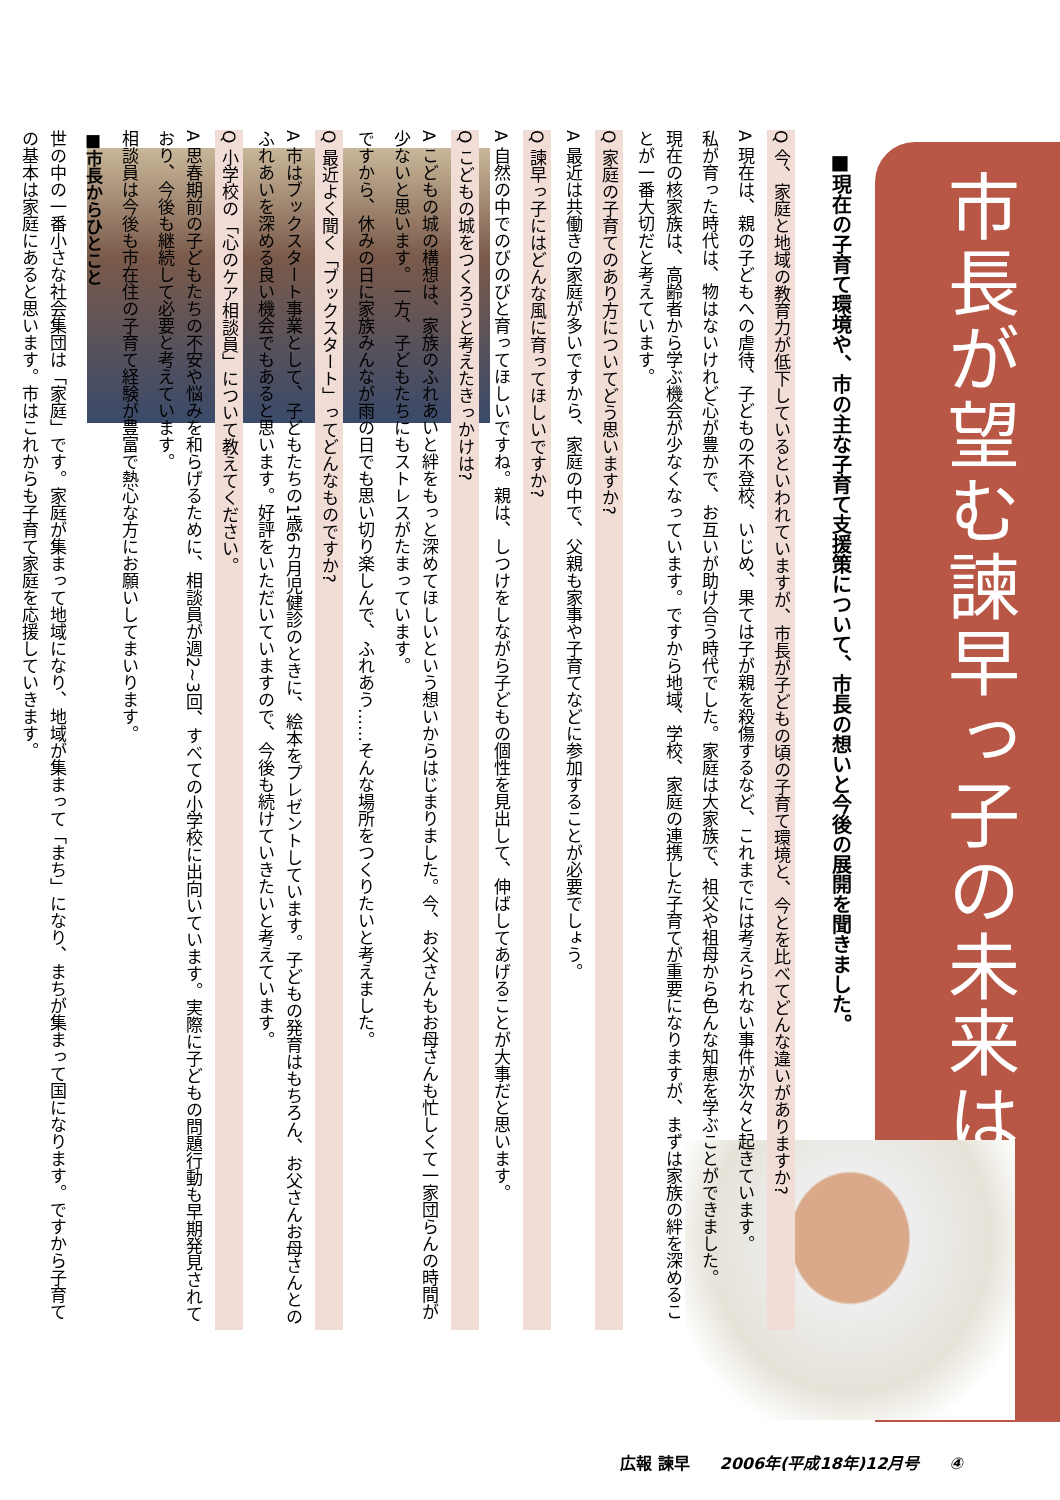市長が望む諫早っ子の未来は・・・
■現在の子育て環境や、市の主な子育て支援策について、市長の想いと今後の展開を聞きました。
Q 今、家庭と地域の教育力が低下しているといわれていますが、市長が子どもの頃の子育て環境と、今とを比べてどんな違いがありますか?
A 現在は、親の子どもへの虐待、子どもの不登校、いじめ、果ては子が親を殺傷するなど、これまでには考えられない事件が次々と起きています。
私が育った時代は、物はないけれど心が豊かで、お互いが助け合う時代でした。家庭は大家族で、祖父や祖母から色んな知恵を学ぶことができました。
現在の核家族は、高齢者から学ぶ機会が少なくなっています。ですから地域、学校、家庭の連携した子育てが重要になりますが、まずは家族の絆を深めることが一番大切だと考えています。
Q 家庭の子育てのあり方についてどう思いますか?
A 最近は共働きの家庭が多いですから、家庭の中で、父親も家事や子育てなどに参加することが必要でしょう。
Q 諫早っ子にはどんな風に育ってほしいですか?
A 自然の中でのびのびと育ってほしいですね。親は、しつけをしながら子どもの個性を見出して、伸ばしてあげることが大事だと思います。
Q こどもの城をつくろうと考えたきっかけは?
A こどもの城の構想は、家族のふれあいと絆をもっと深めてほしいという想いからはじまりました。今、お父さんもお母さんも忙しくて一家団らんの時間が少ないと思います。一方、子どもたちにもストレスがたまっています。
ですから、休みの日に家族みんなが雨の日でも思い切り楽しんで、ふれあう……そんな場所をつくりたいと考えました。
Q 最近よく聞く「ブックスタート」ってどんなものですか?
A 市はブックスタート事業として、子どもたちの1歳6カ月児健診のときに、絵本をプレゼントしています。子どもの発育はもちろん、お父さんお母さんとのふれあいを深める良い機会でもあると思います。好評をいただいていますので、今後も続けていきたいと考えています。
Q 小学校の「心のケア相談員」について教えてください。
A 思春期前の子どもたちの不安や悩みを和らげるために、相談員が週2~3回、すべての小学校に出向いています。実際に子どもの問題行動も早期発見されており、今後も継続して必要と考えています。
相談員は今後も市在住の子育て経験が豊富で熱心な方にお願いしてまいります。
■市長からひとこと
世の中の一番小さな社会集団は「家庭」です。家庭が集まって地域になり、地域が集まって「まち」になり、まちが集まって国になります。ですから子育ての基本は家庭にあると思います。市はこれからも子育て家庭を応援していきます。
広報 諫早 2006年(平成18年)12月号 ④